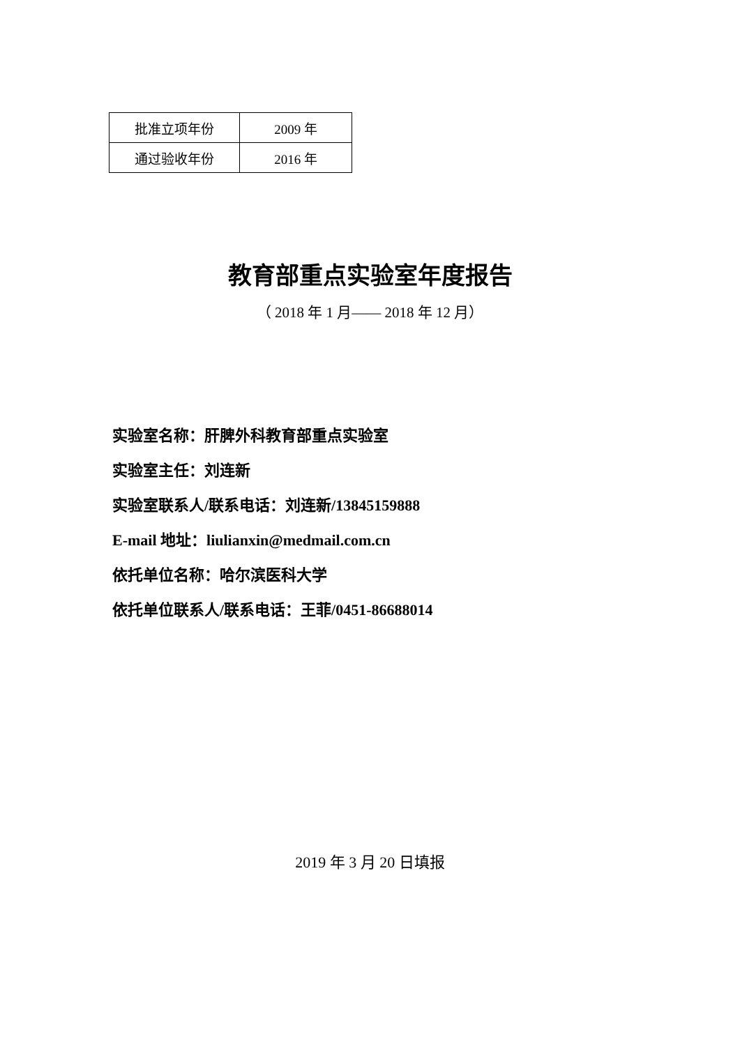| 批准立项年份 | 2009 年 |
| 通过验收年份 | 2016 年 |
教育部重点实验室年度报告
（ 2018 年 1 月—— 2018 年 12 月）
实验室名称：肝脾外科教育部重点实验室
实验室主任：刘连新
实验室联系人/联系电话：刘连新/13845159888
E-mail 地址：liulianxin@medmail.com.cn
依托单位名称：哈尔滨医科大学
依托单位联系人/联系电话：王菲/0451-86688014
2019 年 3 月 20 日填报